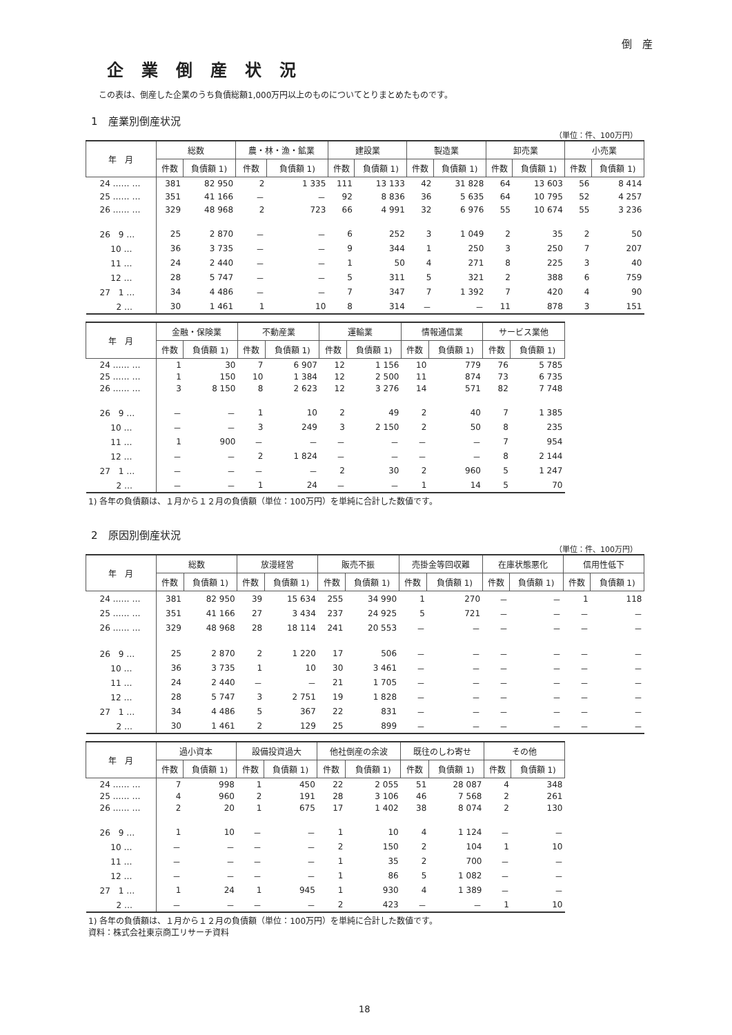倒　産
企業倒産状況
この表は、倒産した企業のうち負債総額1,000万円以上のものについてとりまとめたものです。
1　産業別倒産状況
（単位：件、100万円）
| 年 月 | 総数 | | 農・林・漁・鉱業 | | 建設業 | | 製造業 | | 卸売業 | | 小売業 | |
| --- | --- | --- | --- | --- | --- | --- | --- | --- | --- | --- | --- | --- |
| | 件数 | 負債額 1) | 件数 | 負債額 1) | 件数 | 負債額 1) | 件数 | 負債額 1) | 件数 | 負債額 1) | 件数 | 負債額 1) |
| 24 …… … | 381 | 82 950 | 2 | 1 335 | 111 | 13 133 | 42 | 31 828 | 64 | 13 603 | 56 | 8 414 |
| 25 …… … | 351 | 41 166 | － | － | 92 | 8 836 | 36 | 5 635 | 64 | 10 795 | 52 | 4 257 |
| 26 …… … | 329 | 48 968 | 2 | 723 | 66 | 4 991 | 32 | 6 976 | 55 | 10 674 | 55 | 3 236 |
| 26 9 … | 25 | 2 870 | － | － | 6 | 252 | 3 | 1 049 | 2 | 35 | 2 | 50 |
| 10 … | 36 | 3 735 | － | － | 9 | 344 | 1 | 250 | 3 | 250 | 7 | 207 |
| 11 … | 24 | 2 440 | － | － | 1 | 50 | 4 | 271 | 8 | 225 | 3 | 40 |
| 12 … | 28 | 5 747 | － | － | 5 | 311 | 5 | 321 | 2 | 388 | 6 | 759 |
| 27 1 … | 34 | 4 486 | － | － | 7 | 347 | 7 | 1 392 | 7 | 420 | 4 | 90 |
| 2 … | 30 | 1 461 | 1 | 10 | 8 | 314 | － | － | 11 | 878 | 3 | 151 |
| 年 月 | 金融・保険業 | | 不動産業 | | 運輸業 | | 情報通信業 | | サービス業他 | |
| --- | --- | --- | --- | --- | --- | --- | --- | --- | --- | --- |
| | 件数 | 負債額 1) | 件数 | 負債額 1) | 件数 | 負債額 1) | 件数 | 負債額 1) | 件数 | 負債額 1) |
| 24 …… … | 1 | 30 | 7 | 6 907 | 12 | 1 156 | 10 | 779 | 76 | 5 785 |
| 25 …… … | 1 | 150 | 10 | 1 384 | 12 | 2 500 | 11 | 874 | 73 | 6 735 |
| 26 …… … | 3 | 8 150 | 8 | 2 623 | 12 | 3 276 | 14 | 571 | 82 | 7 748 |
| 26 9 … | － | － | 1 | 10 | 2 | 49 | 2 | 40 | 7 | 1 385 |
| 10 … | － | － | 3 | 249 | 3 | 2 150 | 2 | 50 | 8 | 235 |
| 11 … | 1 | 900 | － | － | － | － | － | － | 7 | 954 |
| 12 … | － | － | 2 | 1 824 | － | － | － | － | 8 | 2 144 |
| 27 1 … | － | － | － | － | 2 | 30 | 2 | 960 | 5 | 1 247 |
| 2 … | － | － | 1 | 24 | － | － | 1 | 14 | 5 | 70 |
1) 各年の負債額は、１月から１２月の負債額（単位：100万円）を単純に合計した数値です。
2　原因別倒産状況
（単位：件、100万円）
| 年 月 | 総数 | | 放漫経営 | | 販売不振 | | 売掛金等回収難 | | 在庫状態悪化 | | 信用性低下 | |
| --- | --- | --- | --- | --- | --- | --- | --- | --- | --- | --- | --- | --- |
| | 件数 | 負債額 1) | 件数 | 負債額 1) | 件数 | 負債額 1) | 件数 | 負債額 1) | 件数 | 負債額 1) | 件数 | 負債額 1) |
| 24 …… … | 381 | 82 950 | 39 | 15 634 | 255 | 34 990 | 1 | 270 | － | － | 1 | 118 |
| 25 …… … | 351 | 41 166 | 27 | 3 434 | 237 | 24 925 | 5 | 721 | － | － | － | － |
| 26 …… … | 329 | 48 968 | 28 | 18 114 | 241 | 20 553 | － | － | － | － | － | － |
| 26 9 … | 25 | 2 870 | 2 | 1 220 | 17 | 506 | － | － | － | － | － | － |
| 10 … | 36 | 3 735 | 1 | 10 | 30 | 3 461 | － | － | － | － | － | － |
| 11 … | 24 | 2 440 | － | － | 21 | 1 705 | － | － | － | － | － | － |
| 12 … | 28 | 5 747 | 3 | 2 751 | 19 | 1 828 | － | － | － | － | － | － |
| 27 1 … | 34 | 4 486 | 5 | 367 | 22 | 831 | － | － | － | － | － | － |
| 2 … | 30 | 1 461 | 2 | 129 | 25 | 899 | － | － | － | － | － | － |
| 年 月 | 過小資本 | | 設備投資過大 | | 他社倒産の余波 | | 既往のしわ寄せ | | その他 | |
| --- | --- | --- | --- | --- | --- | --- | --- | --- | --- | --- |
| | 件数 | 負債額 1) | 件数 | 負債額 1) | 件数 | 負債額 1) | 件数 | 負債額 1) | 件数 | 負債額 1) |
| 24 …… … | 7 | 998 | 1 | 450 | 22 | 2 055 | 51 | 28 087 | 4 | 348 |
| 25 …… … | 4 | 960 | 2 | 191 | 28 | 3 106 | 46 | 7 568 | 2 | 261 |
| 26 …… … | 2 | 20 | 1 | 675 | 17 | 1 402 | 38 | 8 074 | 2 | 130 |
| 26 9 … | 1 | 10 | － | － | 1 | 10 | 4 | 1 124 | － | － |
| 10 … | － | － | － | － | 2 | 150 | 2 | 104 | 1 | 10 |
| 11 … | － | － | － | － | 1 | 35 | 2 | 700 | － | － |
| 12 … | － | － | － | － | 1 | 86 | 5 | 1 082 | － | － |
| 27 1 … | 1 | 24 | 1 | 945 | 1 | 930 | 4 | 1 389 | － | － |
| 2 … | － | － | － | － | 2 | 423 | － | － | 1 | 10 |
1) 各年の負債額は、１月から１２月の負債額（単位：100万円）を単純に合計した数値です。
資料：株式会社東京商工リサーチ資料
18